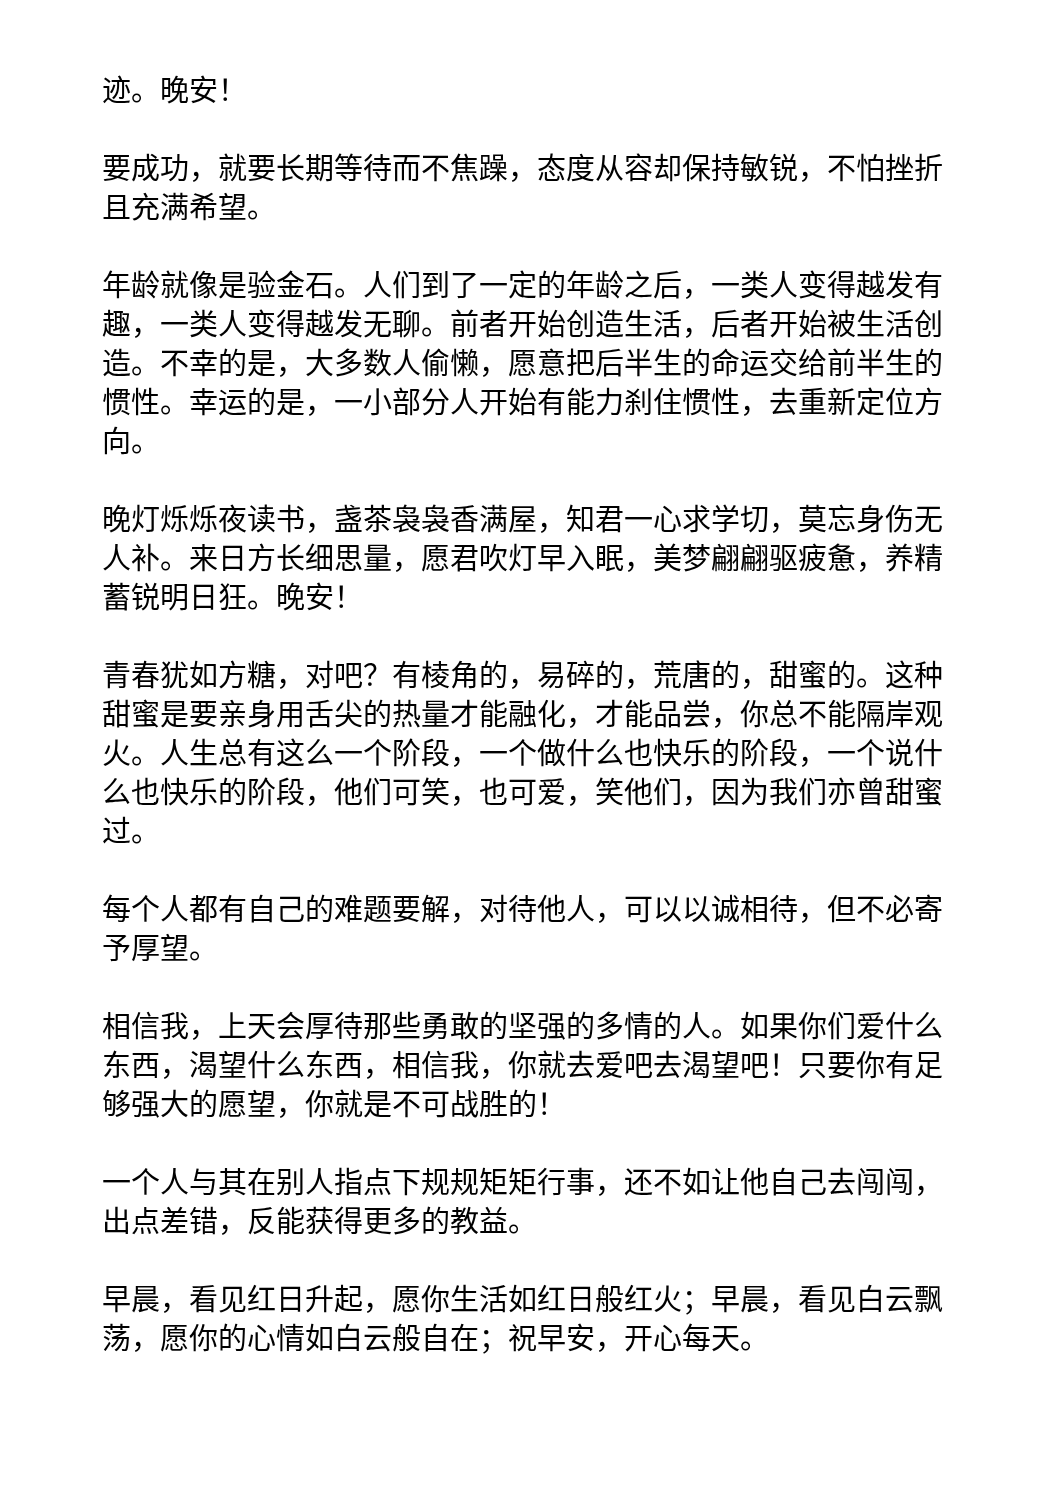迹。晚安！
要成功，就要长期等待而不焦躁，态度从容却保持敏锐，不怕挫折且充满希望。
年龄就像是验金石。人们到了一定的年龄之后，一类人变得越发有趣，一类人变得越发无聊。前者开始创造生活，后者开始被生活创造。不幸的是，大多数人偷懒，愿意把后半生的命运交给前半生的惯性。幸运的是，一小部分人开始有能力刹住惯性，去重新定位方向。
晚灯烁烁夜读书，盏茶袅袅香满屋，知君一心求学切，莫忘身伤无人补。来日方长细思量，愿君吹灯早入眠，美梦翩翩驱疲惫，养精蓄锐明日狂。晚安！
青春犹如方糖，对吧？有棱角的，易碎的，荒唐的，甜蜜的。这种甜蜜是要亲身用舌尖的热量才能融化，才能品尝，你总不能隔岸观火。人生总有这么一个阶段，一个做什么也快乐的阶段，一个说什么也快乐的阶段，他们可笑，也可爱，笑他们，因为我们亦曾甜蜜过。
每个人都有自己的难题要解，对待他人，可以以诚相待，但不必寄予厚望。
相信我，上天会厚待那些勇敢的坚强的多情的人。如果你们爱什么东西，渴望什么东西，相信我，你就去爱吧去渴望吧！只要你有足够强大的愿望，你就是不可战胜的！
一个人与其在别人指点下规规矩矩行事，还不如让他自己去闯闯，出点差错，反能获得更多的教益。
早晨，看见红日升起，愿你生活如红日般红火；早晨，看见白云飘荡，愿你的心情如白云般自在；祝早安，开心每天。